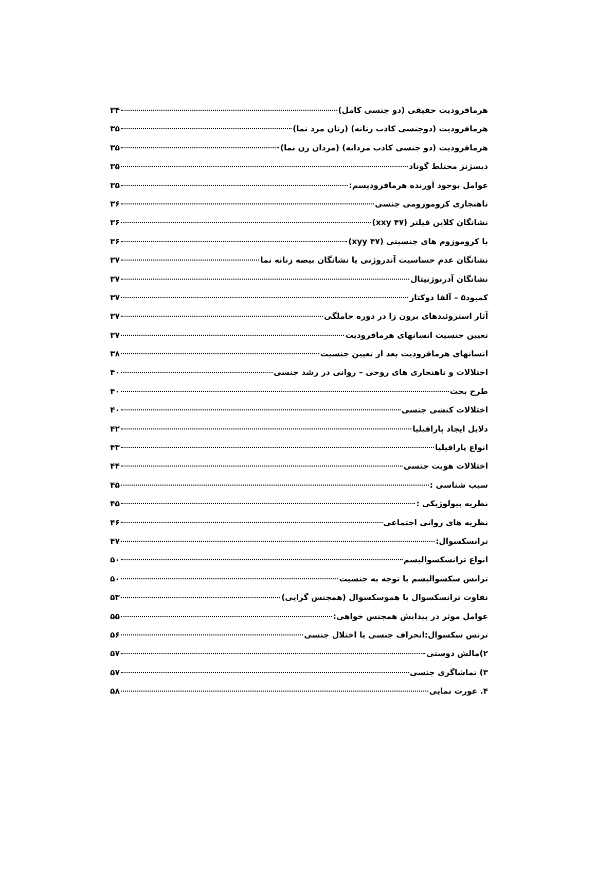هرمافرودیت حقیقی (دو جنسی کامل) ۳۴
هرمافرودیت (دوجنسی کاذب زنانه) (زنان مرد نما) ۳۵
هرمافرودیت (دو جنسی کاذب مردانه) (مردان زن نما) ۳۵
دیسژنز مختلط گوناد ۳۵
عوامل بوجود آورنده هرمافرودیسم: ۳۵
ناهنجاری کروموزومی جنسی ۳۶
نشانگان کلاین فیلتر (xxy ۴۷) ۳۶
با کروموزوم های جنسیتی (xyy ۴۷) ۳۶
نشانگان عدم حساسیت آندروژنی یا نشانگان بیضه زنانه نما ۳۷
نشانگان آدرنوژنیتال ۳۷
کمبود۵ – آلفا دوکتاز ۳۷
آثار استروئیدهای برون زا در دوره حاملگی ۳۷
تعیین جنسیت انسانهای هرمافرودیت ۳۷
انسانهای هرمافرودیت بعد از تعیین جنسیت ۳۸
اختلالات و ناهنجاری های روحی – روانی در رشد جنسی ۴۰
طرح بحث ۴۰
اختلالات کنشی جنسی ۴۰
دلایل ایجاد پارافیلیا ۴۲
انواع پارافیلیا ۴۳
اختلالات هویت جنسی ۴۴
سبب شناسی : ۴۵
نظریه بیولوژیکی : ۴۵
نظریه های روانی اجتماعی ۴۶
ترانسکسوال: ۴۷
انواع ترانسکسوالیسم ۵۰
ترانس سکسوالیسم با توجه به جنسیت ۵۰
تفاوت ترانسکسوال با هموسکسوال (همجنس گرایی) ۵۳
عوامل موثر در پیدایش همجنس خواهی: ۵۵
ترنس سکسوال:انحراف جنسی یا اختلال جنسی ۵۶
۲)مالش دوستی ۵۷
۳) تماشاگری جنسی ۵۷
۴. عورت نمایی ۵۸